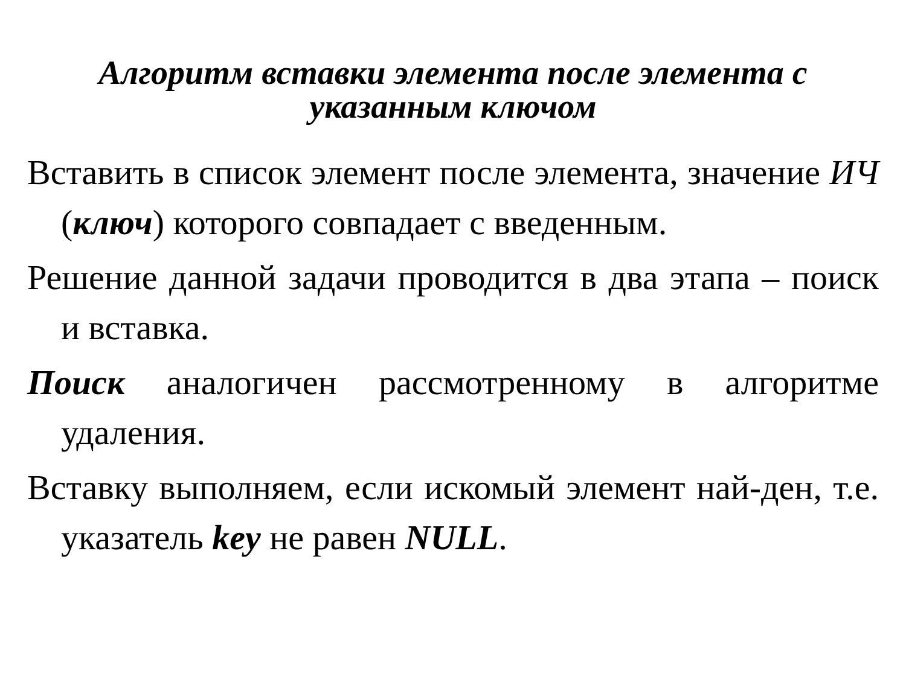Алгоритм вставки элемента после элемента с
указанным ключом
Вставить в список элемент после элемента, значение ИЧ (ключ) которого совпадает с введенным.
Решение данной задачи проводится в два этапа – поиск и вставка.
Поиск аналогичен рассмотренному в алгоритме удаления.
Вставку выполняем, если искомый элемент най-ден, т.е. указатель key не равен NULL.